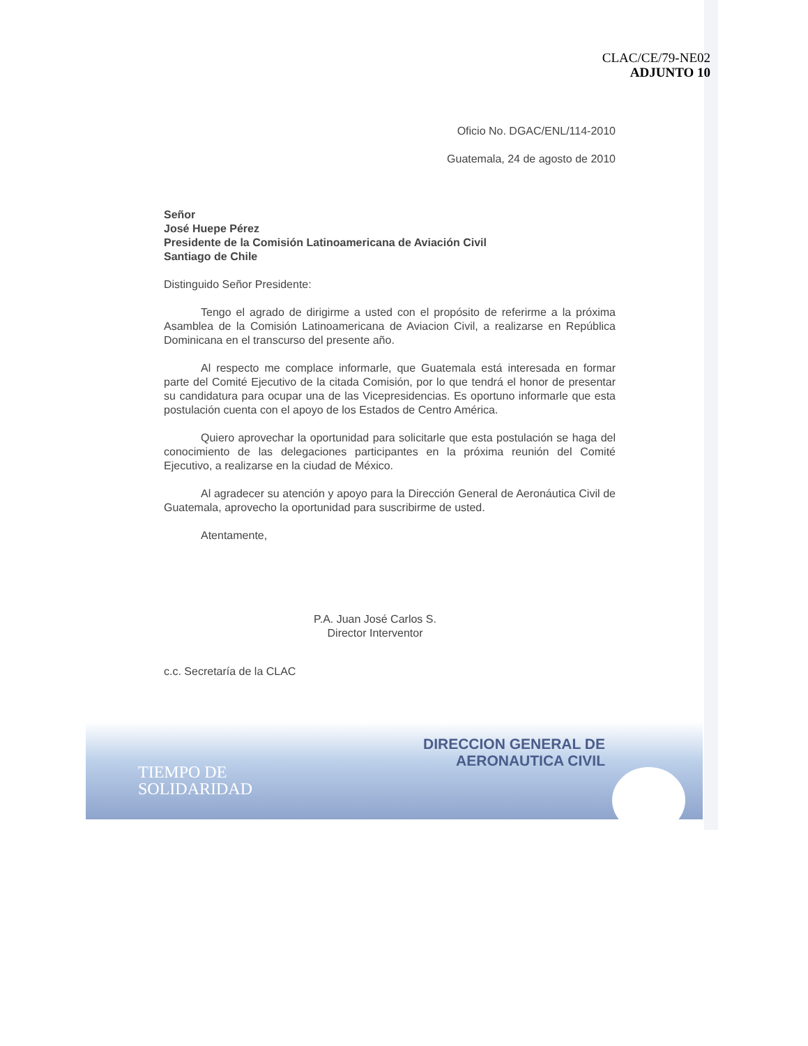CLAC/CE/79-NE02
ADJUNTO 10
Oficio No. DGAC/ENL/114-2010
Guatemala, 24 de agosto de 2010
Señor
José Huepe Pérez
Presidente de la Comisión Latinoamericana de Aviación Civil
Santiago de Chile
Distinguido Señor Presidente:
Tengo el agrado de dirigirme a usted con el propósito de referirme a la próxima Asamblea de la Comisión Latinoamericana de Aviacion Civil, a realizarse en República Dominicana en el transcurso del presente año.
Al respecto me complace informarle, que Guatemala está interesada en formar parte del Comité Ejecutivo de la citada Comisión, por lo que tendrá el honor de presentar su candidatura para ocupar una de las Vicepresidencias. Es oportuno informarle que esta postulación cuenta con el apoyo de los Estados de Centro América.
Quiero aprovechar la oportunidad para solicitarle que esta postulación se haga del conocimiento de las delegaciones participantes en la próxima reunión del Comité Ejecutivo, a realizarse en la ciudad de México.
Al agradecer su atención y apoyo para la Dirección General de Aeronáutica Civil de Guatemala, aprovecho la oportunidad para suscribirme de usted.
Atentamente,
P.A. Juan José Carlos S.
Director Interventor
c.c. Secretaría de la CLAC
DIRECCION GENERAL DE
AERONAUTICA CIVIL
TIEMPO DE
SOLIDARIDAD